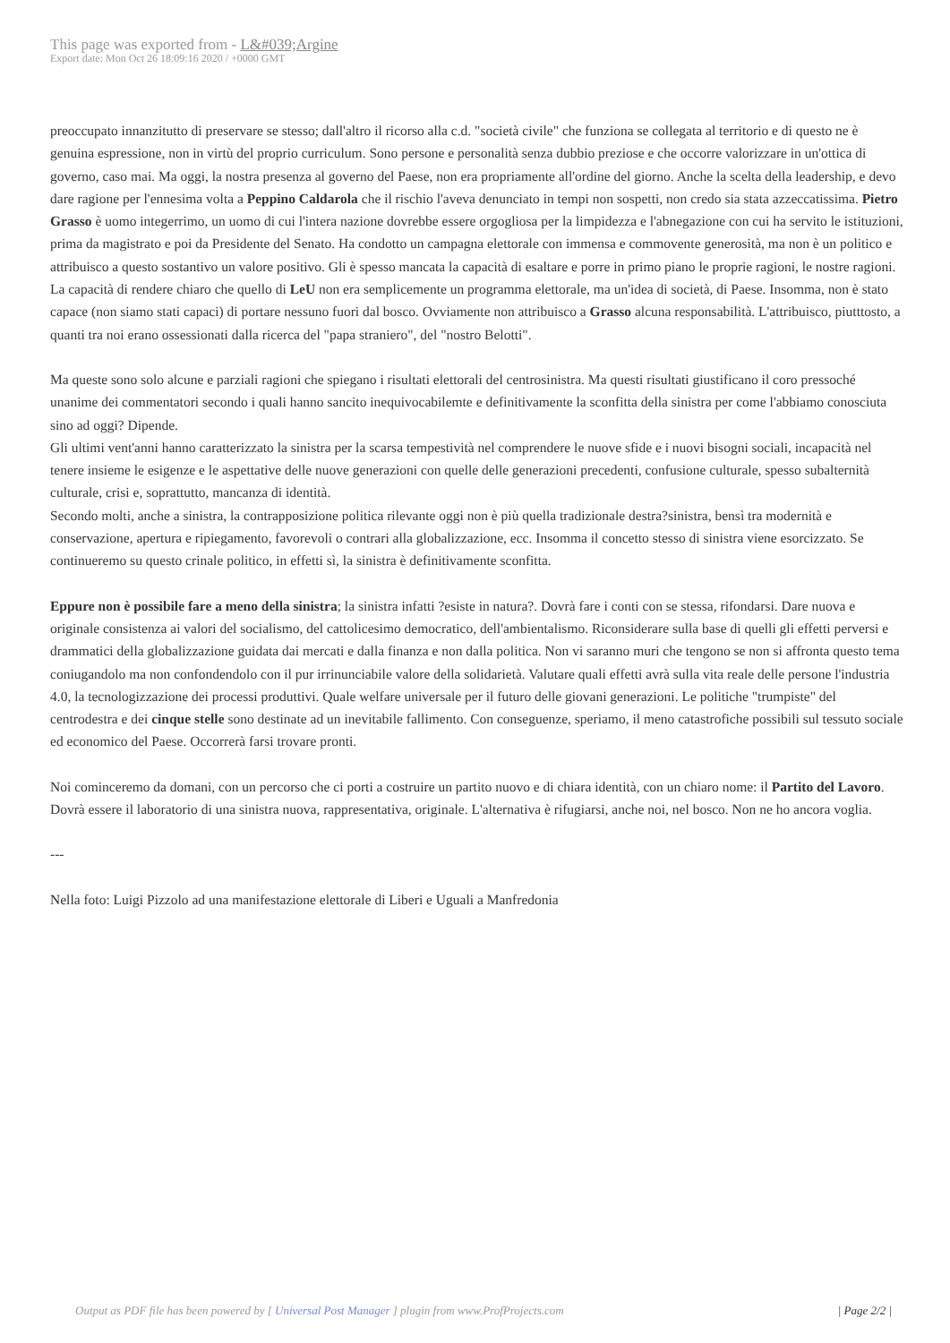This page was exported from - L&#039;Argine
Export date: Mon Oct 26 18:09:16 2020 / +0000 GMT
preoccupato innanzitutto di preservare se stesso; dall'altro il ricorso alla c.d. "società civile" che funziona se collegata al territorio e di questo ne è genuina espressione, non in virtù del proprio curriculum. Sono persone e personalità senza dubbio preziose e che occorre valorizzare in un'ottica di governo, caso mai. Ma oggi, la nostra presenza al governo del Paese, non era propriamente all'ordine del giorno. Anche la scelta della leadership, e devo dare ragione per l'ennesima volta a Peppino Caldarola che il rischio l'aveva denunciato in tempi non sospetti, non credo sia stata azzeccatissima. Pietro Grasso è uomo integerrimo, un uomo di cui l'intera nazione dovrebbe essere orgogliosa per la limpidezza e l'abnegazione con cui ha servito le istituzioni, prima da magistrato e poi da Presidente del Senato. Ha condotto un campagna elettorale con immensa e commovente generosità, ma non è un politico e attribuisco a questo sostantivo un valore positivo. Gli è spesso mancata la capacità di esaltare e porre in primo piano le proprie ragioni, le nostre ragioni. La capacità di rendere chiaro che quello di LeU non era semplicemente un programma elettorale, ma un'idea di società, di Paese. Insomma, non è stato capace (non siamo stati capaci) di portare nessuno fuori dal bosco. Ovviamente non attribuisco a Grasso alcuna responsabilità. L'attribuisco, piutttosto, a quanti tra noi erano ossessionati dalla ricerca del "papa straniero", del "nostro Belotti".
Ma queste sono solo alcune e parziali ragioni che spiegano i risultati elettorali del centrosinistra. Ma questi risultati giustificano il coro pressoché unanime dei commentatori secondo i quali hanno sancito inequivocabilemte e definitivamente la sconfitta della sinistra per come l'abbiamo conosciuta sino ad oggi? Dipende.
Gli ultimi vent'anni hanno caratterizzato la sinistra per la scarsa tempestività nel comprendere le nuove sfide e i nuovi bisogni sociali, incapacità nel tenere insieme le esigenze e le aspettative delle nuove generazioni con quelle delle generazioni precedenti, confusione culturale, spesso subalternità culturale, crisi e, soprattutto, mancanza di identità.
Secondo molti, anche a sinistra, la contrapposizione politica rilevante oggi non è più quella tradizionale destra?sinistra, bensì tra modernità e conservazione, apertura e ripiegamento, favorevoli o contrari alla globalizzazione, ecc. Insomma il concetto stesso di sinistra viene esorcizzato. Se continueremo su questo crinale politico, in effetti sì, la sinistra è definitivamente sconfitta.
Eppure non è possibile fare a meno della sinistra; la sinistra infatti ?esiste in natura?. Dovrà fare i conti con se stessa, rifondarsi. Dare nuova e originale consistenza ai valori del socialismo, del cattolicesimo democratico, dell'ambientalismo. Riconsiderare sulla base di quelli gli effetti perversi e drammatici della globalizzazione guidata dai mercati e dalla finanza e non dalla politica. Non vi saranno muri che tengono se non si affronta questo tema coniugandolo ma non confondendolo con il pur irrinunciabile valore della solidarietà. Valutare quali effetti avrà sulla vita reale delle persone l'industria 4.0, la tecnologizzazione dei processi produttivi. Quale welfare universale per il futuro delle giovani generazioni. Le politiche "trumpiste" del centrodestra e dei cinque stelle sono destinate ad un inevitabile fallimento. Con conseguenze, speriamo, il meno catastrofiche possibili sul tessuto sociale ed economico del Paese. Occorrerà farsi trovare pronti.
Noi cominceremo da domani, con un percorso che ci porti a costruire un partito nuovo e di chiara identità, con un chiaro nome: il Partito del Lavoro. Dovrà essere il laboratorio di una sinistra nuova, rappresentativa, originale. L'alternativa è rifugiarsi, anche noi, nel bosco. Non ne ho ancora voglia.
---
Nella foto: Luigi Pizzolo ad una manifestazione elettorale di Liberi e Uguali a Manfredonia
Output as PDF file has been powered by [ Universal Post Manager ] plugin from www.ProfProjects.com
| Page 2/2 |